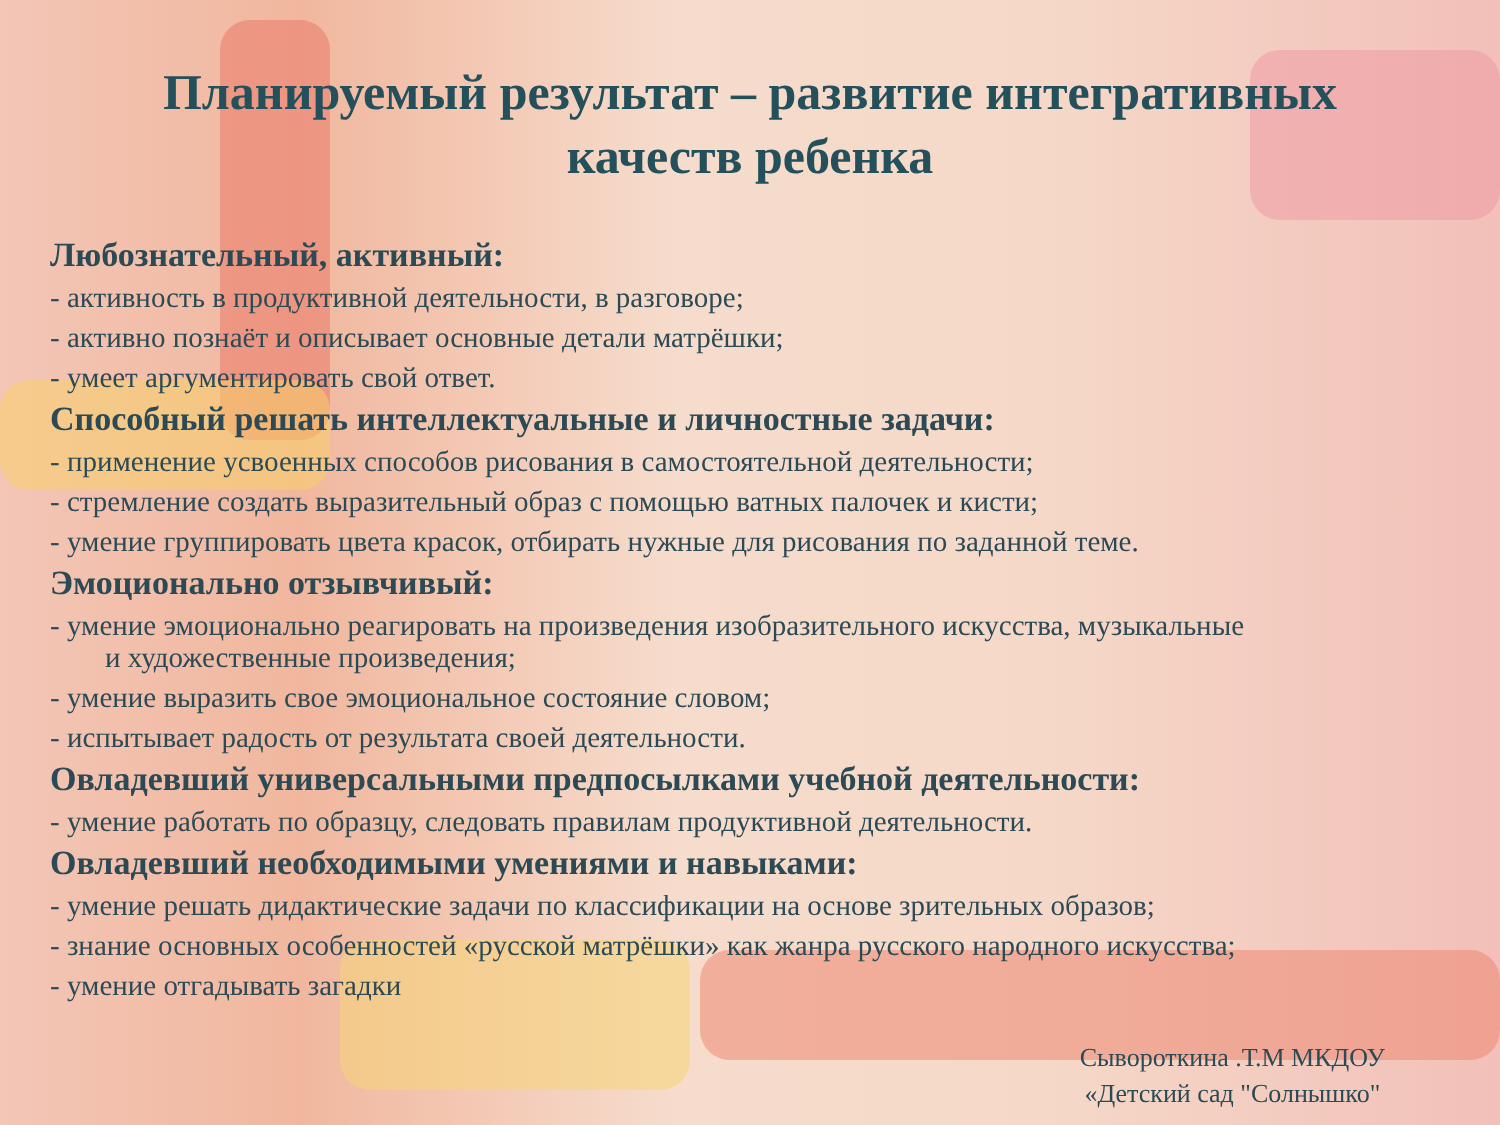Планируемый результат – развитие интегративных
качеств ребенка
Любознательный, активный:
- активность в продуктивной деятельности, в разговоре;
- активно познаёт и описывает основные детали матрёшки;
- умеет аргументировать свой ответ.
Способный решать интеллектуальные и личностные задачи:
- применение усвоенных способов рисования в самостоятельной деятельности;
- стремление создать выразительный образ с помощью ватных палочек и кисти;
- умение группировать цвета красок, отбирать нужные для рисования по заданной теме.
Эмоционально отзывчивый:
- умение эмоционально реагировать на произведения изобразительного искусства, музыкальные
и художественные произведения;
- умение выразить свое эмоциональное состояние словом;
- испытывает радость от результата своей деятельности.
Овладевший универсальными предпосылками учебной деятельности:
- умение работать по образцу, следовать правилам продуктивной деятельности.
Овладевший необходимыми умениями и навыками:
- умение решать дидактические задачи по классификации на основе зрительных образов;
- знание основных особенностей «русской матрёшки» как жанра русского народного искусства;
- умение отгадывать загадки
Сывороткина .Т.М МКДОУ
«Детский сад "Солнышко"